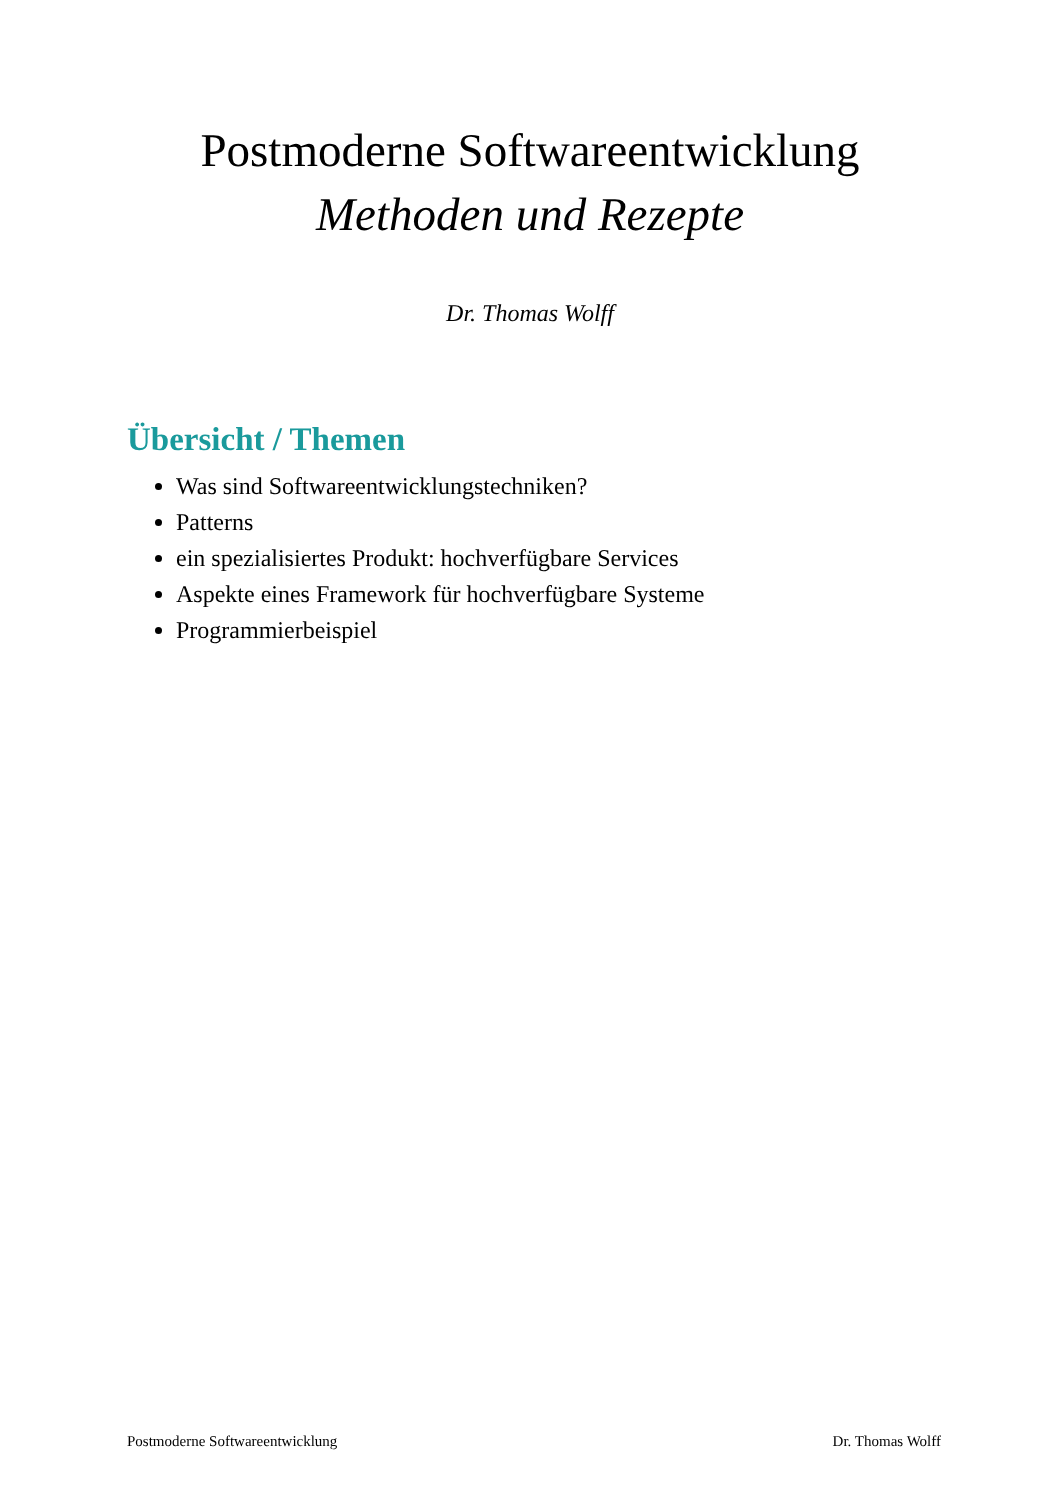Postmoderne Softwareentwicklung
Methoden und Rezepte
Dr. Thomas Wolff
Übersicht / Themen
Was sind Softwareentwicklungstechniken?
Patterns
ein spezialisiertes Produkt: hochverfügbare Services
Aspekte eines Framework für hochverfügbare Systeme
Programmierbeispiel
Postmoderne Softwareentwicklung Dr. Thomas Wolff